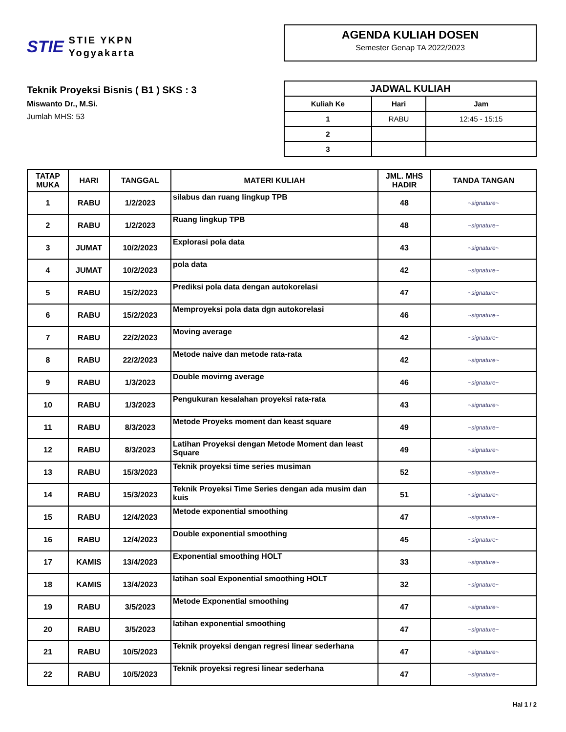STIE
STIE YKPN
Yogyakarta
AGENDA KULIAH DOSEN
Semester Genap TA 2022/2023
Teknik Proyeksi Bisnis ( B1 ) SKS : 3
Miswanto Dr., M.Si.
Jumlah MHS: 53
| JADWAL KULIAH | | |
| --- | --- | --- |
| Kuliah Ke | Hari | Jam |
| 1 | RABU | 12:45 - 15:15 |
| 2 | | |
| 3 | | |
| TATAP MUKA | HARI | TANGGAL | MATERI KULIAH | JML. MHS HADIR | TANDA TANGAN |
| --- | --- | --- | --- | --- | --- |
| 1 | RABU | 1/2/2023 | silabus dan ruang lingkup TPB | 48 | ~signature~ |
| 2 | RABU | 1/2/2023 | Ruang lingkup TPB | 48 | ~signature~ |
| 3 | JUMAT | 10/2/2023 | Explorasi pola data | 43 | ~signature~ |
| 4 | JUMAT | 10/2/2023 | pola data | 42 | ~signature~ |
| 5 | RABU | 15/2/2023 | Prediksi pola data dengan autokorelasi | 47 | ~signature~ |
| 6 | RABU | 15/2/2023 | Memproyeksi pola data dgn autokorelasi | 46 | ~signature~ |
| 7 | RABU | 22/2/2023 | Moving average | 42 | ~signature~ |
| 8 | RABU | 22/2/2023 | Metode naive dan metode rata-rata | 42 | ~signature~ |
| 9 | RABU | 1/3/2023 | Double movirng average | 46 | ~signature~ |
| 10 | RABU | 1/3/2023 | Pengukuran kesalahan proyeksi rata-rata | 43 | ~signature~ |
| 11 | RABU | 8/3/2023 | Metode Proyeks moment dan keast square | 49 | ~signature~ |
| 12 | RABU | 8/3/2023 | Latihan Proyeksi dengan Metode Moment dan least Square | 49 | ~signature~ |
| 13 | RABU | 15/3/2023 | Teknik proyeksi time series musiman | 52 | ~signature~ |
| 14 | RABU | 15/3/2023 | Teknik Proyeksi Time Series dengan ada musim dan kuis | 51 | ~signature~ |
| 15 | RABU | 12/4/2023 | Metode exponential smoothing | 47 | ~signature~ |
| 16 | RABU | 12/4/2023 | Double exponential smoothing | 45 | ~signature~ |
| 17 | KAMIS | 13/4/2023 | Exponential smoothing HOLT | 33 | ~signature~ |
| 18 | KAMIS | 13/4/2023 | latihan soal Exponential smoothing HOLT | 32 | ~signature~ |
| 19 | RABU | 3/5/2023 | Metode Exponential smoothing | 47 | ~signature~ |
| 20 | RABU | 3/5/2023 | latihan exponential smoothing | 47 | ~signature~ |
| 21 | RABU | 10/5/2023 | Teknik proyeksi dengan regresi linear sederhana | 47 | ~signature~ |
| 22 | RABU | 10/5/2023 | Teknik proyeksi regresi linear sederhana | 47 | ~signature~ |
Hal 1 / 2